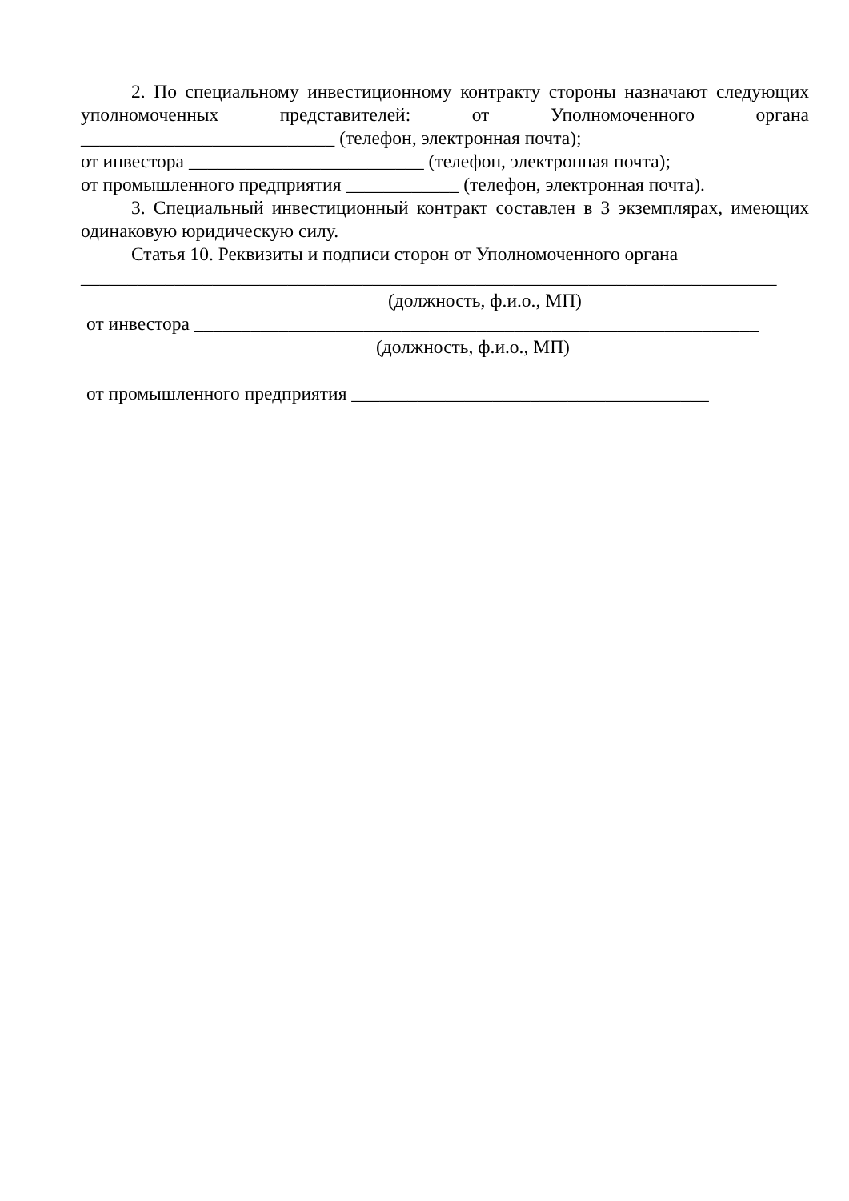2. По специальному инвестиционному контракту стороны назначают следующих уполномоченных представителей: от Уполномоченного органа ___________________________ (телефон, электронная почта);
от инвестора _________________________ (телефон, электронная почта);
от промышленного предприятия ____________ (телефон, электронная почта).
3. Специальный инвестиционный контракт составлен в 3 экземплярах, имеющих одинаковую юридическую силу.
Статья 10. Реквизиты и подписи сторон от Уполномоченного органа
__________________________________________________________________________
(должность, ф.и.о., МП)
от инвестора ____________________________________________________________
(должность, ф.и.о., МП)
от промышленного предприятия ______________________________________